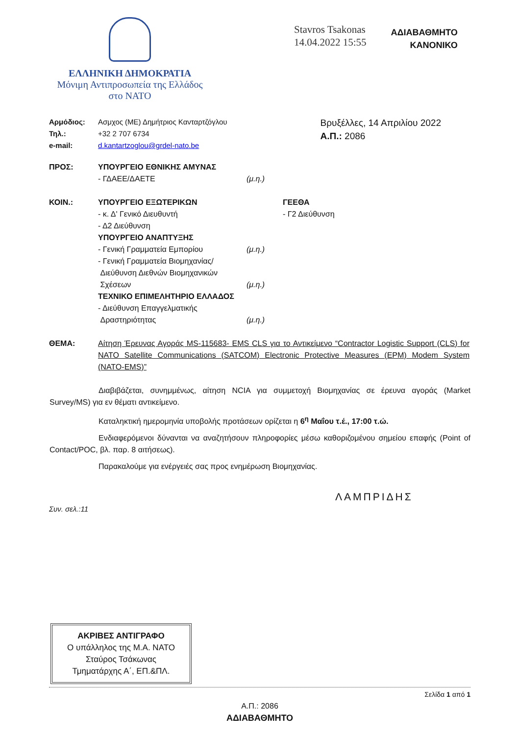ΕΛΛΗΝΙΚΗ ΔΗΜΟΚΡΑΤΙΑ
Μόνιμη Αντιπροσωπεία της Ελλάδος
στο ΝΑΤΟ
Stavros Tsakonas
14.04.2022 15:55
ΑΔΙΑΒΑΘΜΗΤΟ
ΚΑΝΟΝΙΚΟ
| Αρμόδιος: | Ασμχος (ΜΕ) Δημήτριος Κανταρτζόγλου |
| Τηλ.: | +32 2 707 6734 |
| e-mail: | d.kantartzoglou@grdel-nato.be |
Βρυξέλλες, 14 Απριλίου 2022
Α.Π.: 2086
| ΠΡΟΣ: | ΥΠΟΥΡΓΕΙΟ ΕΘΝΙΚΗΣ ΑΜΥΝΑΣ - ΓΔΑΕΕ/ΔΑΕΤΕ | (μ.η.) |
| ΚΟΙΝ.: | ΥΠΟΥΡΓΕΙΟ ΕΞΩΤΕΡΙΚΩΝ - κ. Δ' Γενικό Διευθυντή - Δ2 Διεύθυνση ΥΠΟΥΡΓΕΙΟ ΑΝΑΠΤΥΞΗΣ - Γενική Γραμματεία Εμπορίου - Γενική Γραμματεία Βιομηχανίας/ Διεύθυνση Διεθνών Βιομηχανικών Σχέσεων ΤΕΧΝΙΚΟ ΕΠΙΜΕΛΗΤΗΡΙΟ ΕΛΛΑΔΟΣ - Διεύθυνση Επαγγελματικής Δραστηριότητας | (μ.η.) (μ.η.) (μ.η.) | ΓΕΕΘΑ - Γ2 Διεύθυνση |
ΘΕΜΑ: Αίτηση Έρευνας Αγοράς MS-115683- EMS CLS για το Αντικείμενο “Contractor Logistic Support (CLS) for NATO Satellite Communications (SATCOM) Electronic Protective Measures (EPM) Modem System (NATO-EMS)”
Διαβιβάζεται, συνημμένως, αίτηση NCIA για συμμετοχή Βιομηχανίας σε έρευνα αγοράς (Market Survey/MS) για εν θέματι αντικείμενο.
Καταληκτική ημερομηνία υποβολής προτάσεων ορίζεται η 6<sup>η</sup> Μαΐου τ.έ., 17:00 τ.ώ.
Ενδιαφερόμενοι δύνανται να αναζητήσουν πληροφορίες μέσω καθοριζομένου σημείου επαφής (Point of Contact/POC, βλ. παρ. 8 αιτήσεως).
Παρακαλούμε για ενέργειές σας προς ενημέρωση Βιομηχανίας.
ΛΑΜΠΡΙΔΗΣ
Συν. σελ.:11
ΑΚΡΙΒΕΣ ΑΝΤΙΓΡΑΦΟ
Ο υπάλληλος της Μ.Α. ΝΑΤΟ
Σταύρος Τσάκωνας
Τμηματάρχης Α΄, ΕΠ.&ΠΛ.
Σελίδα 1 από 1
Α.Π.: 2086
ΑΔΙΑΒΑΘΜΗΤΟ